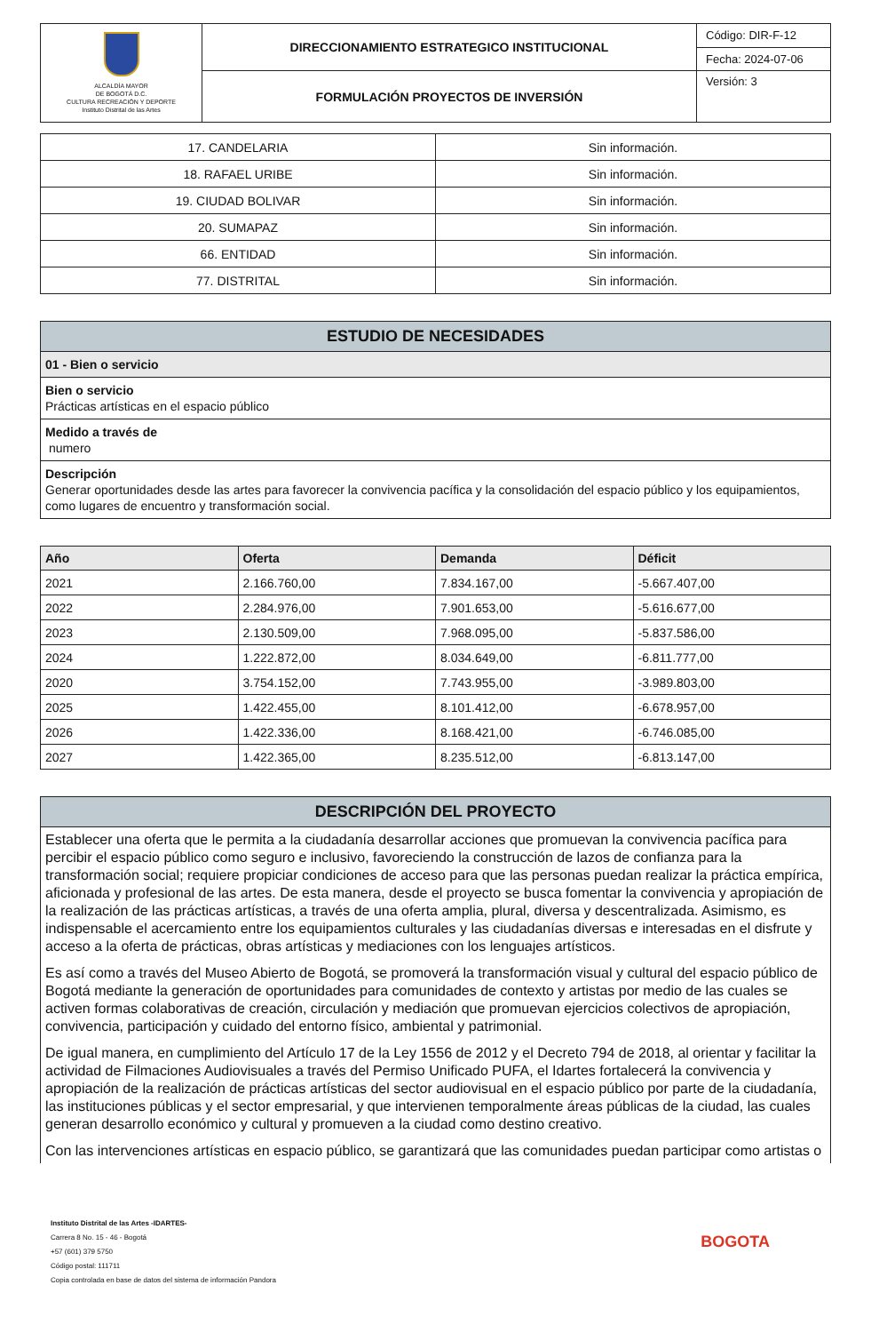| ALCALDÍA MAYOR DE BOGOTÁ D.C. CULTURA RECREACIÓN Y DEPORTE Instituto Distrital de las Artes | DIRECCIONAMIENTO ESTRATEGICO INSTITUCIONAL | Código: DIR-F-12 |
| | | Fecha: 2024-07-06 |
| | FORMULACIÓN PROYECTOS DE INVERSIÓN | Versión: 3 |
| 17. CANDELARIA | Sin información. |
| 18. RAFAEL URIBE | Sin información. |
| 19. CIUDAD BOLIVAR | Sin información. |
| 20. SUMAPAZ | Sin información. |
| 66. ENTIDAD | Sin información. |
| 77. DISTRITAL | Sin información. |
ESTUDIO DE NECESIDADES
| 01 - Bien o servicio |
| Bien o servicio Prácticas artísticas en el espacio público |
| Medido a través de numero |
| Descripción Generar oportunidades desde las artes para favorecer la convivencia pacífica y la consolidación del espacio público y los equipamientos, como lugares de encuentro y transformación social. |
| Año | Oferta | Demanda | Déficit |
| --- | --- | --- | --- |
| 2021 | 2.166.760,00 | 7.834.167,00 | -5.667.407,00 |
| 2022 | 2.284.976,00 | 7.901.653,00 | -5.616.677,00 |
| 2023 | 2.130.509,00 | 7.968.095,00 | -5.837.586,00 |
| 2024 | 1.222.872,00 | 8.034.649,00 | -6.811.777,00 |
| 2020 | 3.754.152,00 | 7.743.955,00 | -3.989.803,00 |
| 2025 | 1.422.455,00 | 8.101.412,00 | -6.678.957,00 |
| 2026 | 1.422.336,00 | 8.168.421,00 | -6.746.085,00 |
| 2027 | 1.422.365,00 | 8.235.512,00 | -6.813.147,00 |
DESCRIPCIÓN DEL PROYECTO
Establecer una oferta que le permita a la ciudadanía desarrollar acciones que promuevan la convivencia pacífica para percibir el espacio público como seguro e inclusivo, favoreciendo la construcción de lazos de confianza para la transformación social; requiere propiciar condiciones de acceso para que las personas puedan realizar la práctica empírica, aficionada y profesional de las artes. De esta manera, desde el proyecto se busca fomentar la convivencia y apropiación de la realización de las prácticas artísticas, a través de una oferta amplia, plural, diversa y descentralizada. Asimismo, es indispensable el acercamiento entre los equipamientos culturales y las ciudadanías diversas e interesadas en el disfrute y acceso a la oferta de prácticas, obras artísticas y mediaciones con los lenguajes artísticos.
Es así como a través del Museo Abierto de Bogotá, se promoverá la transformación visual y cultural del espacio público de Bogotá mediante la generación de oportunidades para comunidades de contexto y artistas por medio de las cuales se activen formas colaborativas de creación, circulación y mediación que promuevan ejercicios colectivos de apropiación, convivencia, participación y cuidado del entorno físico, ambiental y patrimonial.
De igual manera, en cumplimiento del Artículo 17 de la Ley 1556 de 2012 y el Decreto 794 de 2018, al orientar y facilitar la actividad de Filmaciones Audiovisuales a través del Permiso Unificado PUFA, el Idartes fortalecerá la convivencia y apropiación de la realización de prácticas artísticas del sector audiovisual en el espacio público por parte de la ciudadanía, las instituciones públicas y el sector empresarial, y que intervienen temporalmente áreas públicas de la ciudad, las cuales generan desarrollo económico y cultural y promueven a la ciudad como destino creativo.
Con las intervenciones artísticas en espacio público, se garantizará que las comunidades puedan participar como artistas o
Instituto Distrital de las Artes -IDARTES-
Carrera 8 No. 15 - 46 - Bogotá
+57 (601) 379 5750
Código postal: 111711
Copia controlada en base de datos del sistema de información Pandora
BOGOTA